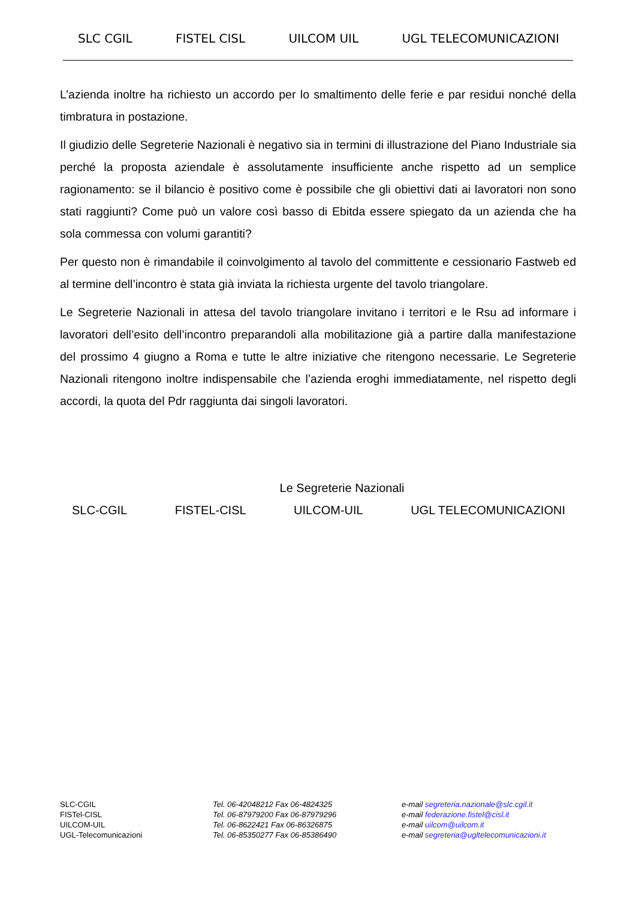SLC CGIL FISTEL CISL UILCOM UIL UGL TELECOMUNICAZIONI
L’azienda inoltre ha richiesto un accordo per lo smaltimento delle ferie e par residui nonché della timbratura in postazione.
Il giudizio delle Segreterie Nazionali è negativo sia in termini di illustrazione del Piano Industriale sia perché la proposta aziendale è assolutamente insufficiente anche rispetto ad un semplice ragionamento: se il bilancio è positivo come è possibile che gli obiettivi dati ai lavoratori non sono stati raggiunti? Come può un valore così basso di Ebitda essere spiegato da un azienda che ha sola commessa con volumi garantiti?
Per questo non è rimandabile il coinvolgimento al tavolo del committente e cessionario Fastweb ed al termine dell’incontro è stata già inviata la richiesta urgente del tavolo triangolare.
Le Segreterie Nazionali in attesa del tavolo triangolare invitano i territori e le Rsu ad informare i lavoratori dell’esito dell’incontro preparandoli alla mobilitazione già a partire dalla manifestazione del prossimo 4 giugno a Roma e tutte le altre iniziative che ritengono necessarie. Le Segreterie Nazionali ritengono inoltre indispensabile che l’azienda eroghi immediatamente, nel rispetto degli accordi, la quota del Pdr raggiunta dai singoli lavoratori.
Le Segreterie Nazionali
SLC-CGIL FISTEL-CISL UILCOM-UIL UGL TELECOMUNICAZIONI
SLC-CGIL
FISTel-CISL
UILCOM-UIL
UGL-Telecomunicazioni
Tel. 06-42048212 Fax 06-4824325
Tel. 06-87979200 Fax 06-87979296
Tel. 06-8622421 Fax 06-86326875
Tel. 06-85350277 Fax 06-85386490
e-mail segreteria.nazionale@slc.cgil.it
e-mail federazione.fistel@cisl.it
e-mail uilcom@uilcom.it
e-mail segreteria@ugltelecomunicazioni.it